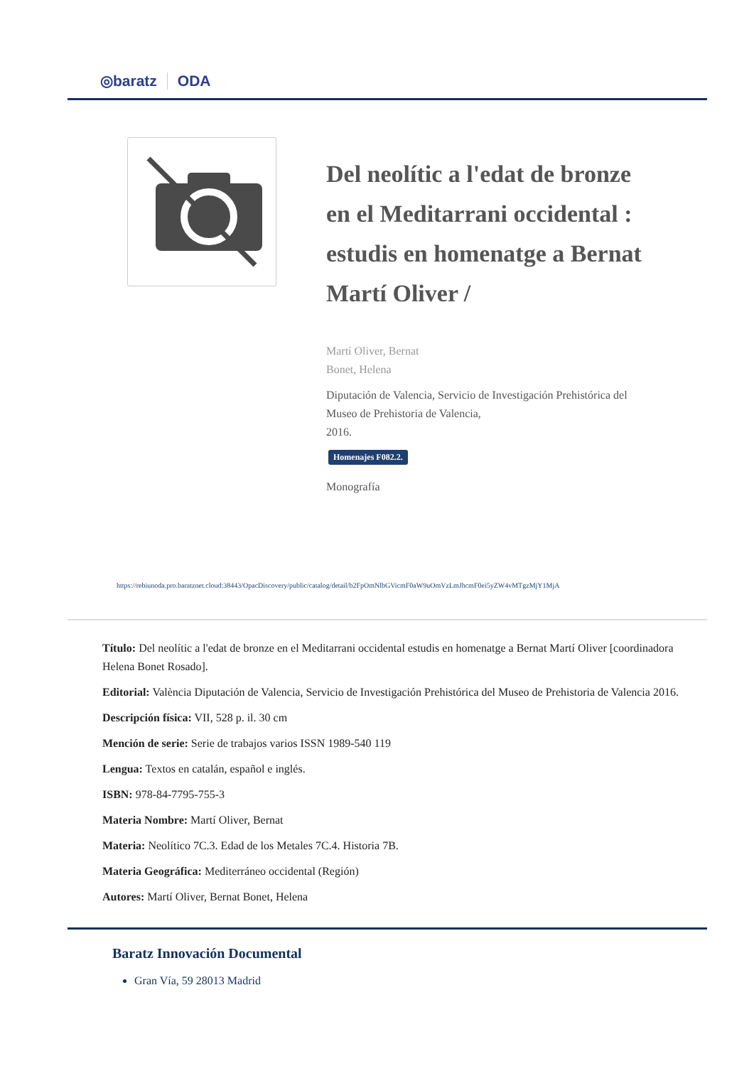◎baratz ODA
Del neolític a l'edat de bronze en el Meditarrani occidental : estudis en homenatge a Bernat Martí Oliver /
Martí Oliver, Bernat
Bonet, Helena
Diputación de Valencia, Servicio de Investigación Prehistórica del Museo de Prehistoria de Valencia,
2016.
Homenajes F082.2.
Monografía
https://rebiunoda.pro.baratznet.cloud:38443/OpacDiscovery/public/catalog/detail/b2FpOmNlbGVicmF0aW9uOmVzLmJhcmF0ei5yZW4vMTgzMjY1MjA
Título: Del neolític a l'edat de bronze en el Meditarrani occidental estudis en homenatge a Bernat Martí Oliver [coordinadora Helena Bonet Rosado].
Editorial: València Diputación de Valencia, Servicio de Investigación Prehistórica del Museo de Prehistoria de Valencia 2016.
Descripción física: VII, 528 p. il. 30 cm
Mención de serie: Serie de trabajos varios ISSN 1989-540 119
Lengua: Textos en catalán, español e inglés.
ISBN: 978-84-7795-755-3
Materia Nombre: Martí Oliver, Bernat
Materia: Neolítico 7C.3. Edad de los Metales 7C.4. Historia 7B.
Materia Geográfica: Mediterráneo occidental (Región)
Autores: Martí Oliver, Bernat Bonet, Helena
Baratz Innovación Documental
Gran Vía, 59 28013 Madrid